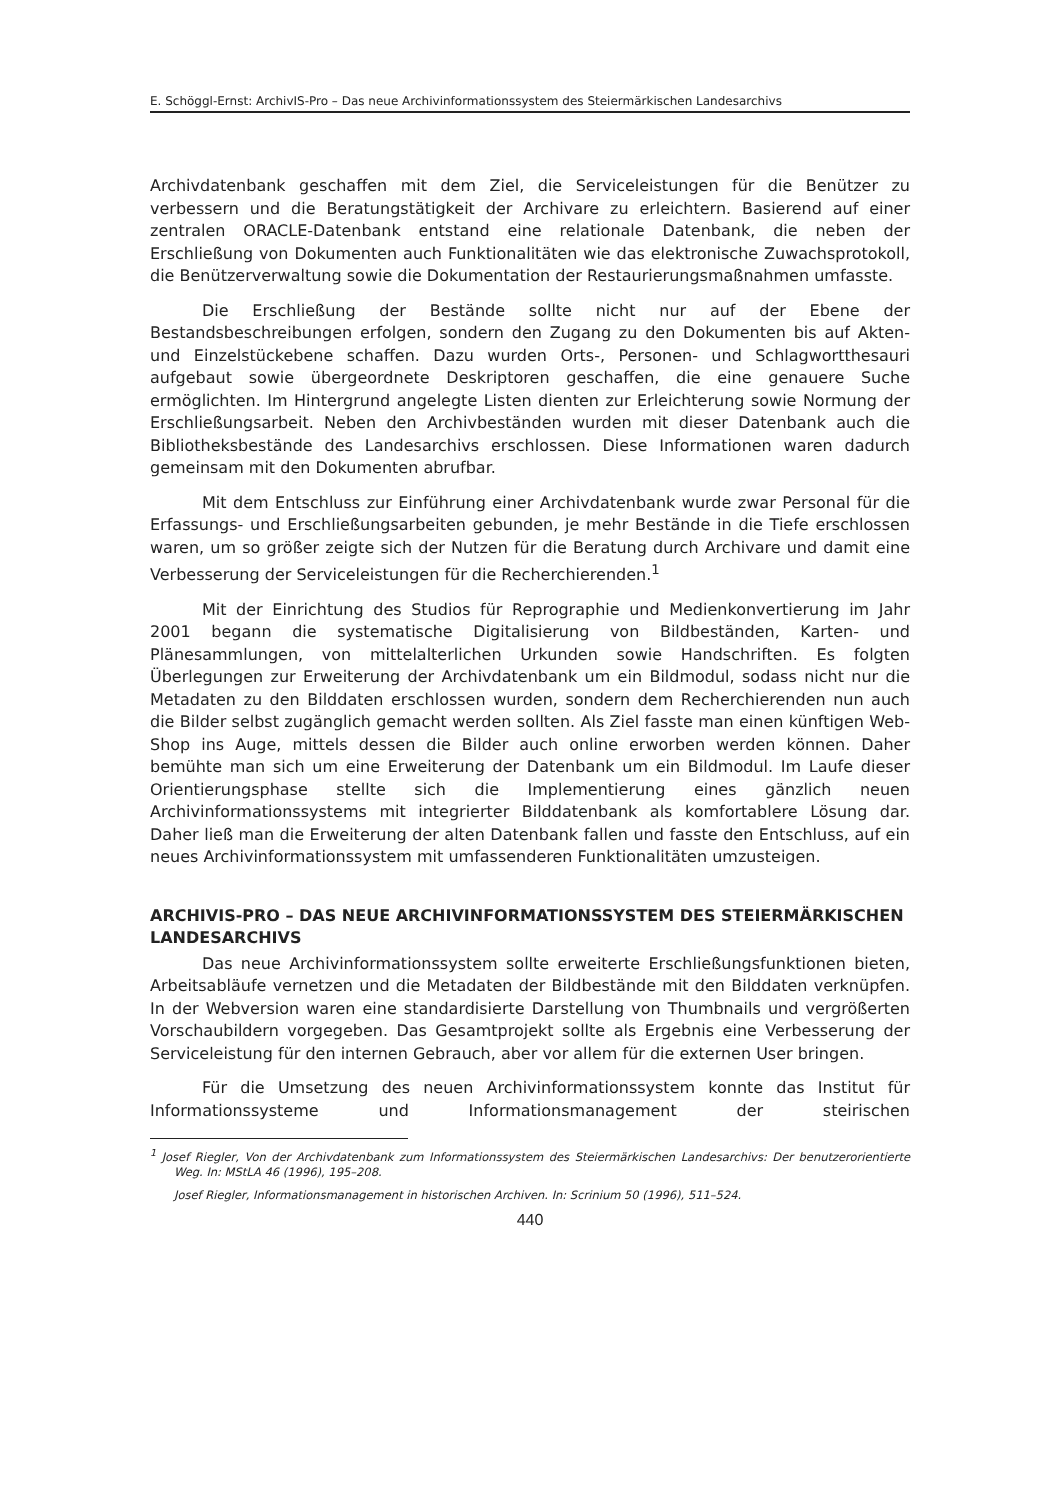E. Schöggl-Ernst: ArchivIS-Pro – Das neue Archivinformationssystem des Steiermärkischen Landesarchivs
Archivdatenbank geschaffen mit dem Ziel, die Serviceleistungen für die Benützer zu verbessern und die Beratungstätigkeit der Archivare zu erleichtern. Basierend auf einer zentralen ORACLE-Datenbank entstand eine relationale Datenbank, die neben der Erschließung von Dokumenten auch Funktionalitäten wie das elektronische Zuwachsprotokoll, die Benützerverwaltung sowie die Dokumentation der Restaurierungsmaßnahmen umfasste.
Die Erschließung der Bestände sollte nicht nur auf der Ebene der Bestandsbeschreibungen erfolgen, sondern den Zugang zu den Dokumenten bis auf Akten- und Einzelstückebene schaffen. Dazu wurden Orts-, Personen- und Schlagwortthesauri aufgebaut sowie übergeordnete Deskriptoren geschaffen, die eine genauere Suche ermöglichten. Im Hintergrund angelegte Listen dienten zur Erleichterung sowie Normung der Erschließungsarbeit. Neben den Archivbeständen wurden mit dieser Datenbank auch die Bibliotheksbestände des Landesarchivs erschlossen. Diese Informationen waren dadurch gemeinsam mit den Dokumenten abrufbar.
Mit dem Entschluss zur Einführung einer Archivdatenbank wurde zwar Personal für die Erfassungs- und Erschließungsarbeiten gebunden, je mehr Bestände in die Tiefe erschlossen waren, um so größer zeigte sich der Nutzen für die Beratung durch Archivare und damit eine Verbesserung der Serviceleistungen für die Recherchierenden.<sup>1</sup>
Mit der Einrichtung des Studios für Reprographie und Medienkonvertierung im Jahr 2001 begann die systematische Digitalisierung von Bildbeständen, Karten- und Plänesammlungen, von mittelalterlichen Urkunden sowie Handschriften. Es folgten Überlegungen zur Erweiterung der Archivdatenbank um ein Bildmodul, sodass nicht nur die Metadaten zu den Bilddaten erschlossen wurden, sondern dem Recherchierenden nun auch die Bilder selbst zugänglich gemacht werden sollten. Als Ziel fasste man einen künftigen Web-Shop ins Auge, mittels dessen die Bilder auch online erworben werden können. Daher bemühte man sich um eine Erweiterung der Datenbank um ein Bildmodul. Im Laufe dieser Orientierungsphase stellte sich die Implementierung eines gänzlich neuen Archivinformationssystems mit integrierter Bilddatenbank als komfortablere Lösung dar. Daher ließ man die Erweiterung der alten Datenbank fallen und fasste den Entschluss, auf ein neues Archivinformationssystem mit umfassenderen Funktionalitäten umzusteigen.
ARCHIVIS-PRO – DAS NEUE ARCHIVINFORMATIONSSYSTEM DES STEIERMÄRKISCHEN LANDESARCHIVS
Das neue Archivinformationssystem sollte erweiterte Erschließungsfunktionen bieten, Arbeitsabläufe vernetzen und die Metadaten der Bildbestände mit den Bilddaten verknüpfen. In der Webversion waren eine standardisierte Darstellung von Thumbnails und vergrößerten Vorschaubildern vorgegeben. Das Gesamtprojekt sollte als Ergebnis eine Verbesserung der Serviceleistung für den internen Gebrauch, aber vor allem für die externen User bringen.
Für die Umsetzung des neuen Archivinformationssystem konnte das Institut für Informationssysteme und Informationsmanagement der steirischen
<sup>1</sup> Josef Riegler, Von der Archivdatenbank zum Informationssystem des Steiermärkischen Landesarchivs: Der benutzerorientierte Weg. In: MStLA 46 (1996), 195–208.
Josef Riegler, Informationsmanagement in historischen Archiven. In: Scrinium 50 (1996), 511–524.
440